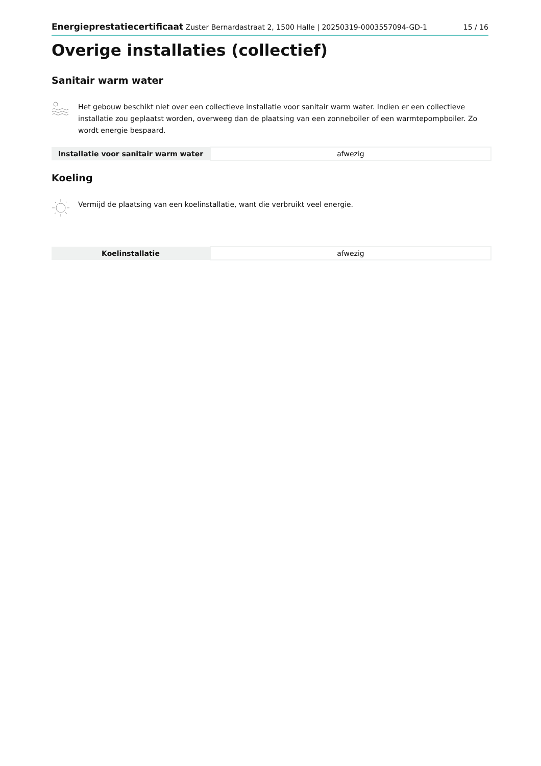Energieprestatiecertificaat Zuster Bernardastraat 2, 1500 Halle | 20250319-0003557094-GD-1 15 / 16
Overige installaties (collectief)
Sanitair warm water
Het gebouw beschikt niet over een collectieve installatie voor sanitair warm water. Indien er een collectieve installatie zou geplaatst worden, overweeg dan de plaatsing van een zonneboiler of een warmtepompboiler. Zo wordt energie bespaard.
| Installatie voor sanitair warm water | afwezig |
Koeling
Vermijd de plaatsing van een koelinstallatie, want die verbruikt veel energie.
| Koelinstallatie | afwezig |